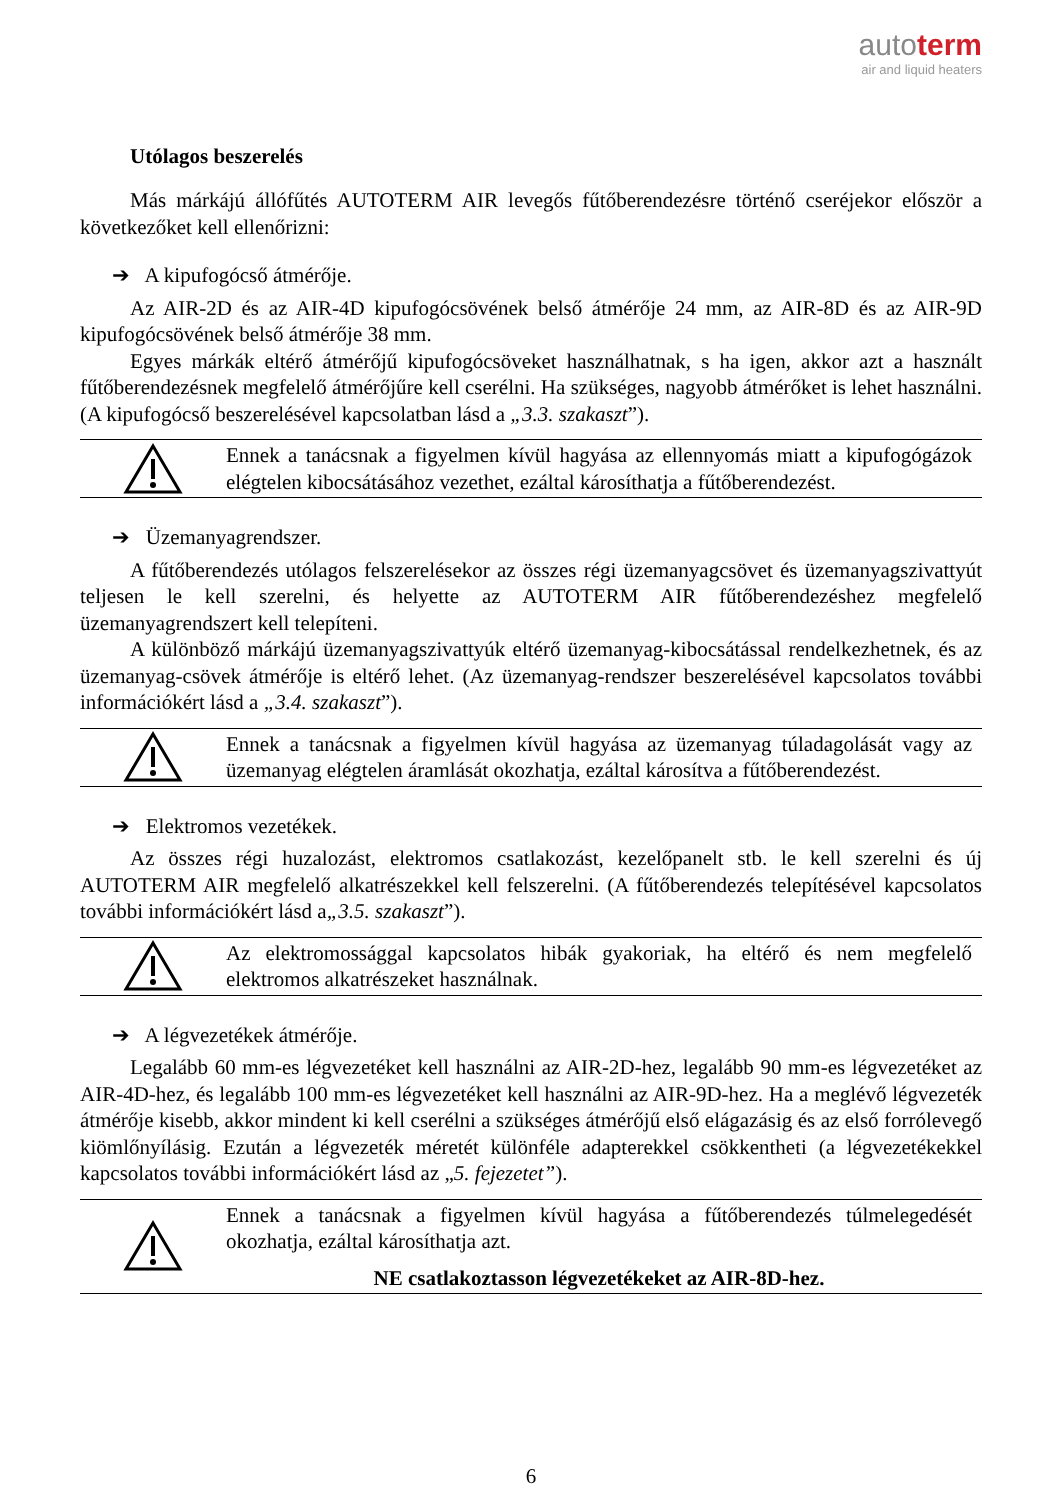autoterm
air and liquid heaters
Utólagos beszerelés
Más márkájú állófűtés AUTOTERM AIR levegős fűtőberendezésre történő cseréjekor először a következőket kell ellenőrizni:
➔ A kipufogócső átmérője.
Az AIR-2D és az AIR-4D kipufogócsövének belső átmérője 24 mm, az AIR-8D és az AIR-9D kipufogócsövének belső átmérője 38 mm.
Egyes márkák eltérő átmérőjű kipufogócsöveket használhatnak, s ha igen, akkor azt a használt fűtőberendezésnek megfelelő átmérőjűre kell cserélni. Ha szükséges, nagyobb átmérőket is lehet használni. (A kipufogócső beszerelésével kapcsolatban lásd a „3.3. szakaszt”).
Ennek a tanácsnak a figyelmen kívül hagyása az ellennyomás miatt a kipufogógázok elégtelen kibocsátásához vezethet, ezáltal károsíthatja a fűtőberendezést.
➔ Üzemanyagrendszer.
A fűtőberendezés utólagos felszerelésekor az összes régi üzemanyagcsövet és üzemanyagszivattyút teljesen le kell szerelni, és helyette az AUTOTERM AIR fűtőberendezéshez megfelelő üzemanyagrendszert kell telepíteni.
A különböző márkájú üzemanyagszivattyúk eltérő üzemanyag-kibocsátással rendelkezhetnek, és az üzemanyag-csövek átmérője is eltérő lehet. (Az üzemanyag-rendszer beszerelésével kapcsolatos további információkért lásd a „3.4. szakaszt”).
Ennek a tanácsnak a figyelmen kívül hagyása az üzemanyag túladagolását vagy az üzemanyag elégtelen áramlását okozhatja, ezáltal károsítva a fűtőberendezést.
➔ Elektromos vezetékek.
Az összes régi huzalozást, elektromos csatlakozást, kezelőpanelt stb. le kell szerelni és új AUTOTERM AIR megfelelő alkatrészekkel kell felszerelni. (A fűtőberendezés telepítésével kapcsolatos további információkért lásd a„3.5. szakaszt”).
Az elektromossággal kapcsolatos hibák gyakoriak, ha eltérő és nem megfelelő elektromos alkatrészeket használnak.
➔ A légvezetékek átmérője.
Legalább 60 mm-es légvezetéket kell használni az AIR-2D-hez, legalább 90 mm-es légvezetéket az AIR-4D-hez, és legalább 100 mm-es légvezetéket kell használni az AIR-9D-hez. Ha a meglévő légvezeték átmérője kisebb, akkor mindent ki kell cserélni a szükséges átmérőjű első elágazásig és az első forrólevegő kiömlőnyílásig. Ezután a légvezeték méretét különféle adapterekkel csökkentheti (a légvezetékekkel kapcsolatos további információkért lásd az „5. fejezetet”).
Ennek a tanácsnak a figyelmen kívül hagyása a fűtőberendezés túlmelegedését okozhatja, ezáltal károsíthatja azt.
NE csatlakoztasson légvezetékeket az AIR-8D-hez.
6